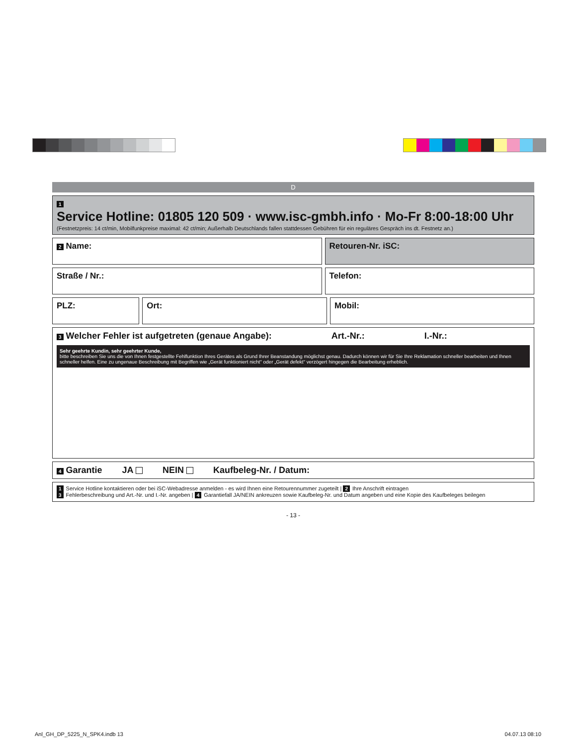D
1
Service Hotline: 01805 120 509 · www.isc-gmbh.info · Mo-Fr 8:00-18:00 Uhr
(Festnetzpreis: 14 ct/min, Mobilfunkpreise maximal: 42 ct/min; Außerhalb Deutschlands fallen stattdessen Gebühren für ein reguläres Gespräch ins dt. Festnetz an.)
2 Name: Retouren-Nr. iSC:
Straße / Nr.: Telefon:
PLZ: Ort: Mobil:
3 Welcher Fehler ist aufgetreten (genaue Angabe): Art.-Nr.: I.-Nr.:
Sehr geehrte Kundin, sehr geehrter Kunde,
bitte beschreiben Sie uns die von Ihnen festgestellte Fehlfunktion Ihres Gerätes als Grund Ihrer Beanstandung möglichst genau. Dadurch können wir für Sie Ihre Reklamation schneller bearbeiten und Ihnen schneller helfen. Eine zu ungenaue Beschreibung mit Begriffen wie „Gerät funktioniert nicht“ oder „Gerät defekt“ verzögert hingegen die Bearbeitung erheblich.
4 Garantie JA NEIN Kaufbeleg-Nr. / Datum:
1 Service Hotline kontaktieren oder bei iSC-Webadresse anmelden - es wird Ihnen eine Retourennummer zugeteilt | 2 Ihre Anschrift eintragen
3 Fehlerbeschreibung und Art.-Nr. und I.-Nr. angeben | 4 Garantiefall JA/NEIN ankreuzen sowie Kaufbeleg-Nr. und Datum angeben und eine Kopie des Kaufbeleges beilegen
- 13 -
Anl_GH_DP_5225_N_SPK4.indb 13 04.07.13 08:10